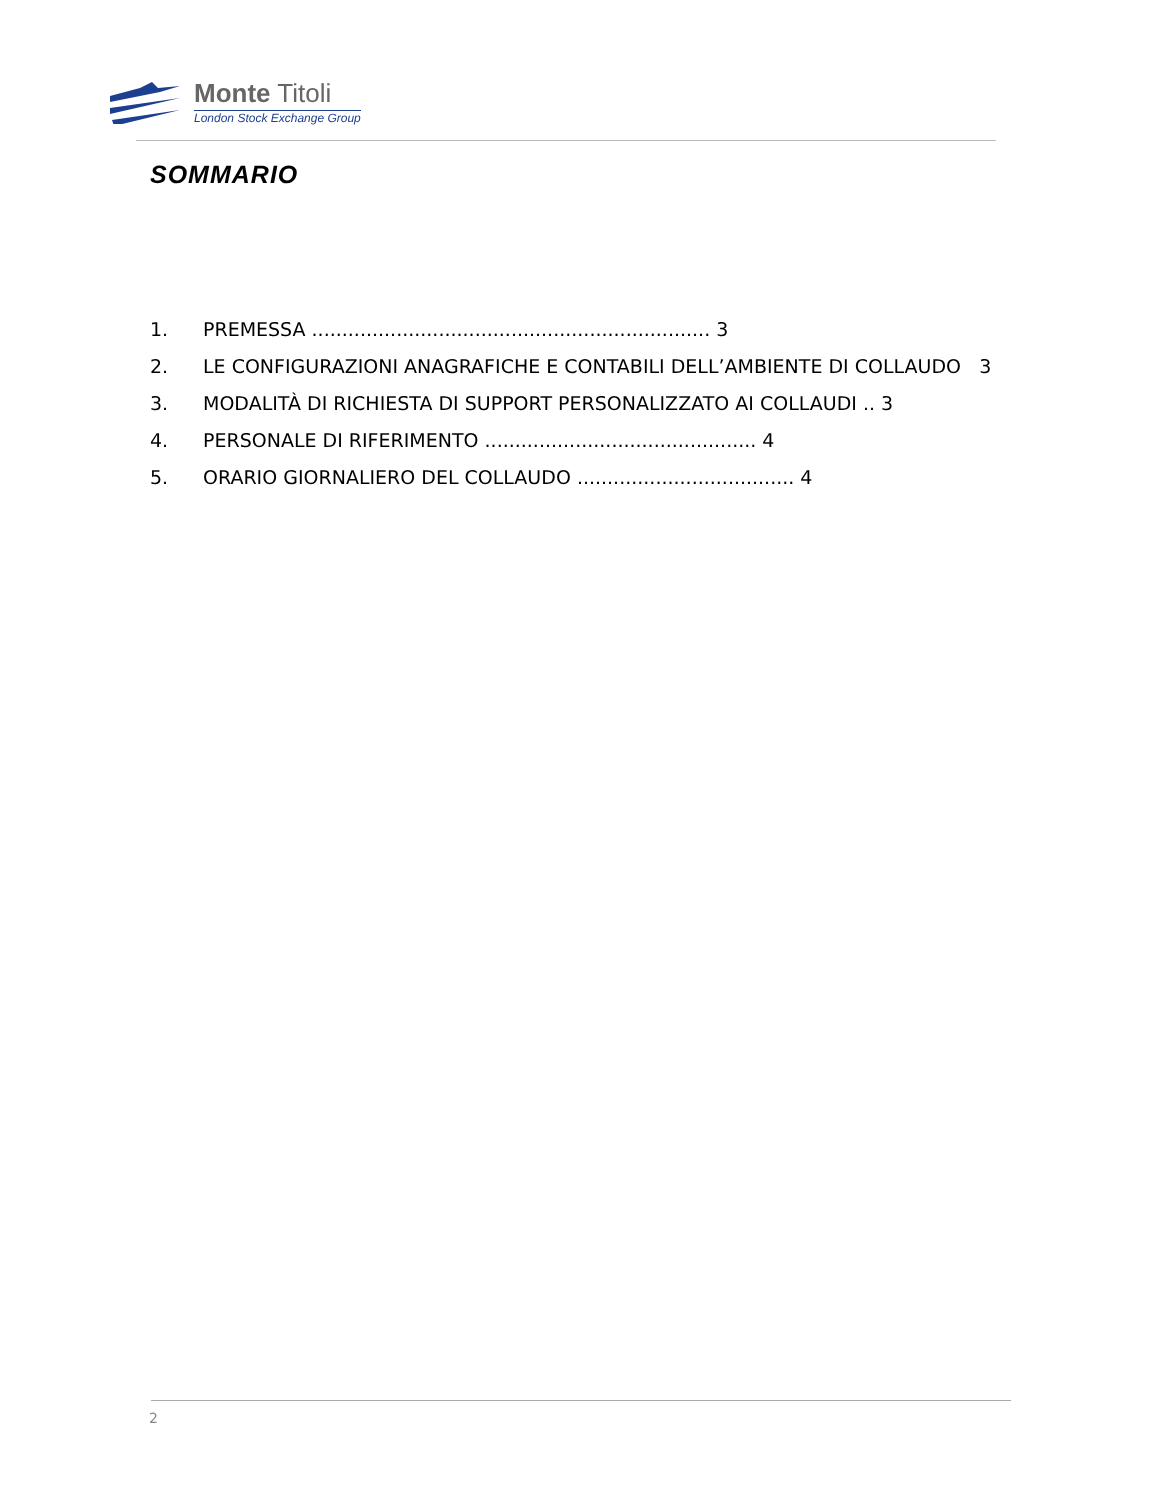Monte Titoli
London Stock Exchange Group
SOMMARIO
1. PREMESSA .................................................................. 3
2. LE CONFIGURAZIONI ANAGRAFICHE E CONTABILI DELL’AMBIENTE DI COLLAUDO 3
3. MODALITÀ DI RICHIESTA DI SUPPORT PERSONALIZZATO AI COLLAUDI .. 3
4. PERSONALE DI RIFERIMENTO ............................................. 4
5. ORARIO GIORNALIERO DEL COLLAUDO .................................... 4
2